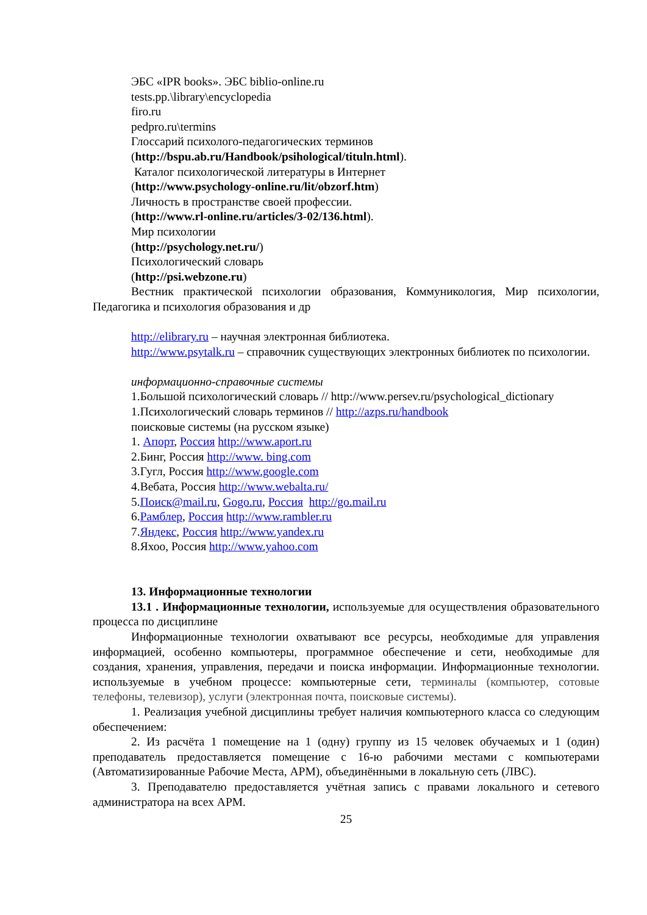ЭБС «IPR books». ЭБС biblio-online.ru
tests.pp.\library\encyclopedia
firo.ru
pedpro.ru\termins
Глоссарий психолого-педагогических терминов
(http://bspu.ab.ru/Handbook/psihological/tituln.html).
Каталог психологической литературы в Интернет
(http://www.psychology-online.ru/lit/obzorf.htm)
Личность в пространстве своей профессии.
(http://www.rl-online.ru/articles/3-02/136.html).
Мир психологии
(http://psychology.net.ru/)
Психологический словарь
(http://psi.webzone.ru)
Вестник практической психологии образования, Коммуникология, Мир психологии, Педагогика и психология образования и др
http://elibrary.ru – научная электронная библиотека.
http://www.psytalk.ru – справочник существующих электронных библиотек по психологии.
информационно-справочные системы
1.Большой психологический словарь // http://www.persev.ru/psychological_dictionary
1.Психологический словарь терминов // http://azps.ru/handbook
поисковые системы (на русском языке)
1. Апорт, Россия http://www.aport.ru
2.Бинг, Россия http://www. bing.com
3.Гугл, Россия http://www.google.com
4.Вебата, Россия http://www.webalta.ru/
5.Поиск@mail.ru, Gogo.ru, Россия http://go.mail.ru
6.Рамблер, Россия http://www.rambler.ru
7.Яндекс, Россия http://www.yandex.ru
8.Яхоо, Россия http://www.yahoo.com
13. Информационные технологии
13.1 . Информационные технологии, используемые для осуществления образовательного процесса по дисциплине
Информационные технологии охватывают все ресурсы, необходимые для управления информацией, особенно компьютеры, программное обеспечение и сети, необходимые для создания, хранения, управления, передачи и поиска информации. Информационные технологии. используемые в учебном процессе: компьютерные сети, терминалы (компьютер, сотовые телефоны, телевизор), услуги (электронная почта, поисковые системы).
1. Реализация учебной дисциплины требует наличия компьютерного класса со следующим обеспечением:
2. Из расчёта 1 помещение на 1 (одну) группу из 15 человек обучаемых и 1 (один) преподаватель предоставляется помещение с 16-ю рабочими местами с компьютерами (Автоматизированные Рабочие Места, АРМ), объединёнными в локальную сеть (ЛВС).
3. Преподавателю предоставляется учётная запись с правами локального и сетевого администратора на всех АРМ.
25